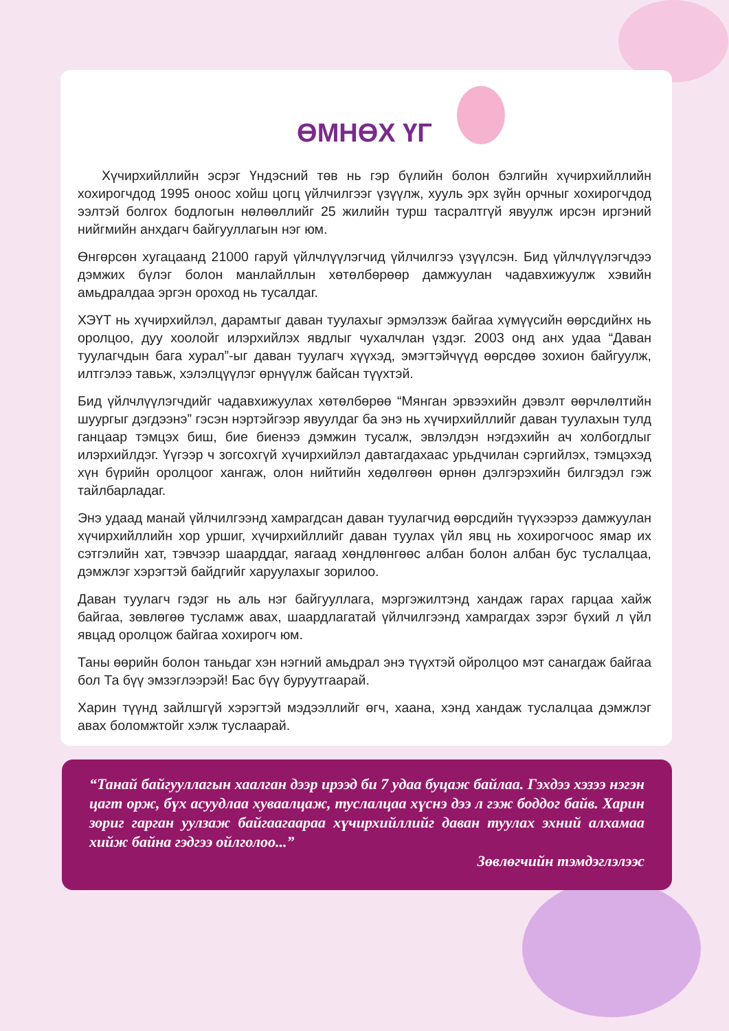ӨМНӨХ ҮГ
Хүчирхийллийн эсрэг Үндэсний төв нь гэр бүлийн болон бэлгийн хүчирхийллийн хохирогчдод 1995 оноос хойш цогц үйлчилгээг үзүүлж, хууль эрх зүйн орчныг хохирогчдод ээлтэй болгох бодлогын нөлөөллийг 25 жилийн турш тасралтгүй явуулж ирсэн иргэний нийгмийн анхдагч байгууллагын нэг юм.
Өнгөрсөн хугацаанд 21000 гаруй үйлчлүүлэгчид үйлчилгээ үзүүлсэн. Бид үйлчлүүлэгчдээ дэмжих бүлэг болон манлайллын хөтөлбөрөөр дамжуулан чадавхижуулж хэвийн амьдралдаа эргэн ороход нь тусалдаг.
ХЭҮТ нь хүчирхийлэл, дарамтыг даван туулахыг эрмэлзэж байгаа хүмүүсийн өөрсдийнх нь оролцоо, дуу хоолойг илэрхийлэх явдлыг чухалчлан үздэг. 2003 онд анх удаа “Даван туулагчдын бага хурал”-ыг даван туулагч хүүхэд, эмэгтэйчүүд өөрсдөө зохион байгуулж, илтгэлээ тавьж, хэлэлцүүлэг өрнүүлж байсан түүхтэй.
Бид үйлчлүүлэгчдийг чадавхижуулах хөтөлбөрөө “Мянган эрвээхийн дэвэлт өөрчлөлтийн шуургыг дэгдээнэ” гэсэн нэртэйгээр явуулдаг ба энэ нь хүчирхийллийг даван туулахын тулд ганцаар тэмцэх биш, бие биенээ дэмжин тусалж, эвлэлдэн нэгдэхийн ач холбогдлыг илэрхийлдэг. Үүгээр ч зогсохгүй хүчирхийлэл давтагдахаас урьдчилан сэргийлэх, тэмцэхэд хүн бүрийн оролцоог хангаж, олон нийтийн хөдөлгөөн өрнөн дэлгэрэхийн билгэдэл гэж тайлбарладаг.
Энэ удаад манай үйлчилгээнд хамрагдсан даван туулагчид өөрсдийн түүхээрээ дамжуулан хүчирхийллийн хор уршиг, хүчирхийллийг даван туулах үйл явц нь хохирогчоос ямар их сэтгэлийн хат, тэвчээр шаарддаг, яагаад хөндлөнгөөс албан болон албан бус туслалцаа, дэмжлэг хэрэгтэй байдгийг харуулахыг зорилоо.
Даван туулагч гэдэг нь аль нэг байгууллага, мэргэжилтэнд хандаж гарах гарцаа хайж байгаа, зөвлөгөө тусламж авах, шаардлагатай үйлчилгээнд хамрагдах зэрэг бүхий л үйл явцад оролцож байгаа хохирогч юм.
Таны өөрийн болон таньдаг хэн нэгний амьдрал энэ түүхтэй ойролцоо мэт санагдаж байгаа бол Та бүү эмзэглээрэй! Бас бүү буруутгаарай.
Харин түүнд зайлшгүй хэрэгтэй мэдээллийг өгч, хаана, хэнд хандаж туслалцаа дэмжлэг авах боломжтойг хэлж туслаарай.
“Танай байгууллагын хаалган дээр ирээд би 7 удаа буцаж байлаа. Гэхдээ хэзээ нэгэн цагт орж, бүх асуудлаа хуваалцаж, туслалцаа хүснэ дээ л гэж боддог байв. Харин зориг гарган уулзаж байгаагаараа хүчирхийллийг даван туулах эхний алхамаа хийж байна гэдгээ ойлголоо...”
Зөвлөгчийн тэмдэглэлээс